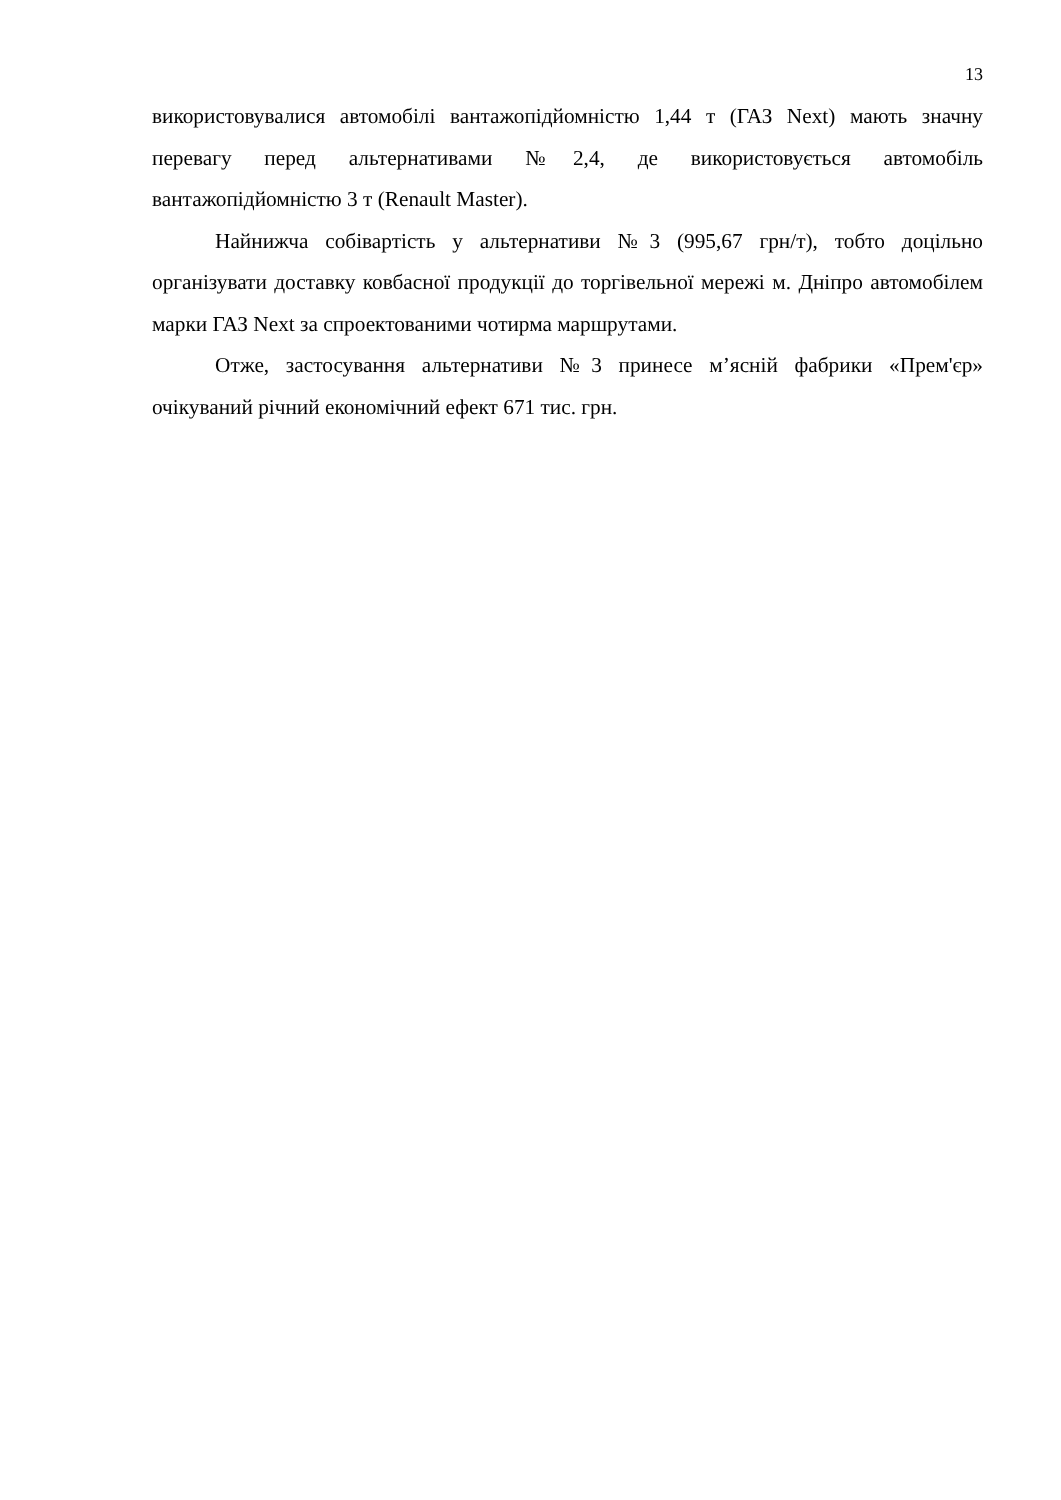13
використовувалися автомобілі вантажопідйомністю 1,44 т (ГАЗ Next) мають значну перевагу перед альтернативами №2,4, де використовується автомобіль вантажопідйомністю 3 т (Renault Master).
Найнижча собівартість у альтернативи №3 (995,67 грн/т), тобто доцільно організувати доставку ковбасної продукції до торгівельної мережі м. Дніпро автомобілем марки ГАЗ Next за спроектованими чотирма маршрутами.
Отже, застосування альтернативи №3 принесе м’ясній фабрики «Прем'єр» очікуваний річний економічний ефект 671 тис. грн.